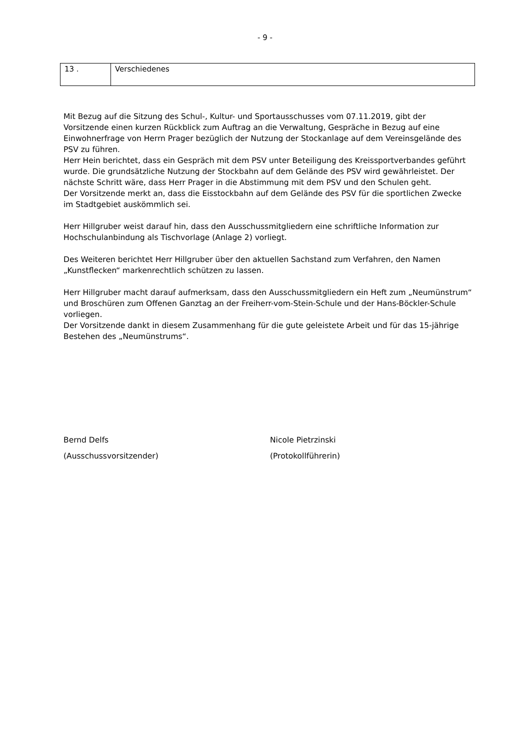- 9 -
| 13 . | Verschiedenes |
Mit Bezug auf die Sitzung des Schul-, Kultur- und Sportausschusses vom 07.11.2019, gibt der Vorsitzende einen kurzen Rückblick zum Auftrag an die Verwaltung, Gespräche in Bezug auf eine Einwohnerfrage von Herrn Prager bezüglich der Nutzung der Stockanlage auf dem Vereinsgelände des PSV zu führen.
Herr Hein berichtet, dass ein Gespräch mit dem PSV unter Beteiligung des Kreissportverbandes geführt wurde. Die grundsätzliche Nutzung der Stockbahn auf dem Gelände des PSV wird gewährleistet. Der nächste Schritt wäre, dass Herr Prager in die Abstimmung mit dem PSV und den Schulen geht.
Der Vorsitzende merkt an, dass die Eisstockbahn auf dem Gelände des PSV für die sportlichen Zwecke im Stadtgebiet auskömmlich sei.
Herr Hillgruber weist darauf hin, dass den Ausschussmitgliedern eine schriftliche Information zur Hochschulanbindung als Tischvorlage (Anlage 2) vorliegt.
Des Weiteren berichtet Herr Hillgruber über den aktuellen Sachstand zum Verfahren, den Namen „Kunstflecken“ markenrechtlich schützen zu lassen.
Herr Hillgruber macht darauf aufmerksam, dass den Ausschussmitgliedern ein Heft zum „Neumünstrum“ und Broschüren zum Offenen Ganztag an der Freiherr-vom-Stein-Schule und der Hans-Böckler-Schule vorliegen.
Der Vorsitzende dankt in diesem Zusammenhang für die gute geleistete Arbeit und für das 15-jährige Bestehen des „Neumünstrums“.
Bernd Delfs
(Ausschussvorsitzender)
Nicole Pietrzinski
(Protokollführerin)